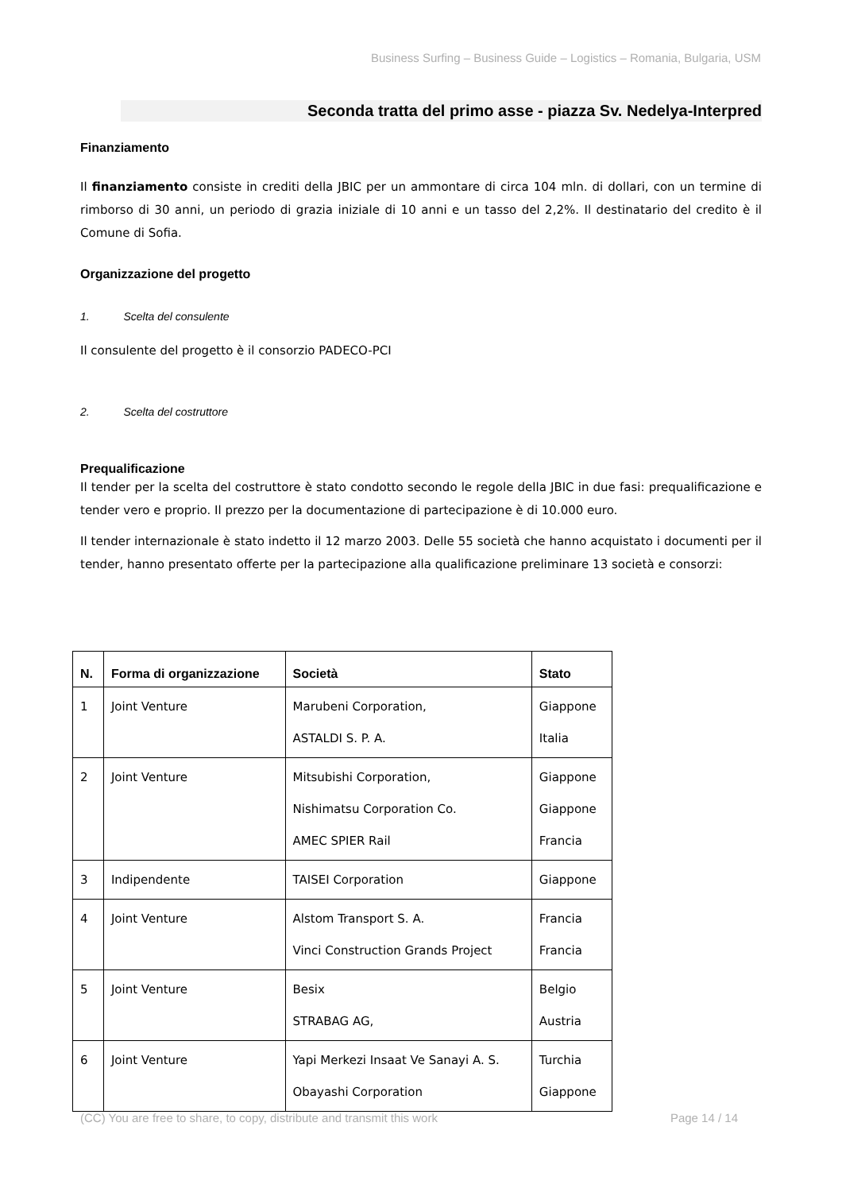Business Surfing – Business Guide – Logistics – Romania, Bulgaria, USM
Seconda tratta del primo asse - piazza Sv. Nedelya-Interpred
Finanziamento
Il finanziamento consiste in crediti della JBIC per un ammontare di circa 104 mln. di dollari, con un termine di rimborso di 30 anni, un periodo di grazia iniziale di 10 anni e un tasso del 2,2%. Il destinatario del credito è il Comune di Sofia.
Organizzazione del progetto
1. Scelta del consulente
Il consulente del progetto è il consorzio PADECO-PCI
2. Scelta del costruttore
Prequalificazione
Il tender per la scelta del costruttore è stato condotto secondo le regole della JBIC in due fasi: prequalificazione e tender vero e proprio. Il prezzo per la documentazione di partecipazione è di 10.000 euro.
Il tender internazionale è stato indetto il 12 marzo 2003. Delle 55 società che hanno acquistato i documenti per il tender, hanno presentato offerte per la partecipazione alla qualificazione preliminare 13 società e consorzi:
| N. | Forma di organizzazione | Società | Stato |
| --- | --- | --- | --- |
| 1 | Joint Venture | Marubeni Corporation, ASTALDI S. P. A. | Giappone Italia |
| 2 | Joint Venture | Mitsubishi Corporation, Nishimatsu Corporation Co. AMEC SPIER Rail | Giappone Giappone Francia |
| 3 | Indipendente | TAISEI Corporation | Giappone |
| 4 | Joint Venture | Alstom Transport S. A. Vinci Construction Grands Project | Francia Francia |
| 5 | Joint Venture | Besix STRABAG AG, | Belgio Austria |
| 6 | Joint Venture | Yapi Merkezi Insaat Ve Sanayi A. S. Obayashi Corporation | Turchia Giappone |
(CC) You are free to share, to copy, distribute and transmit this work Page 14 / 14